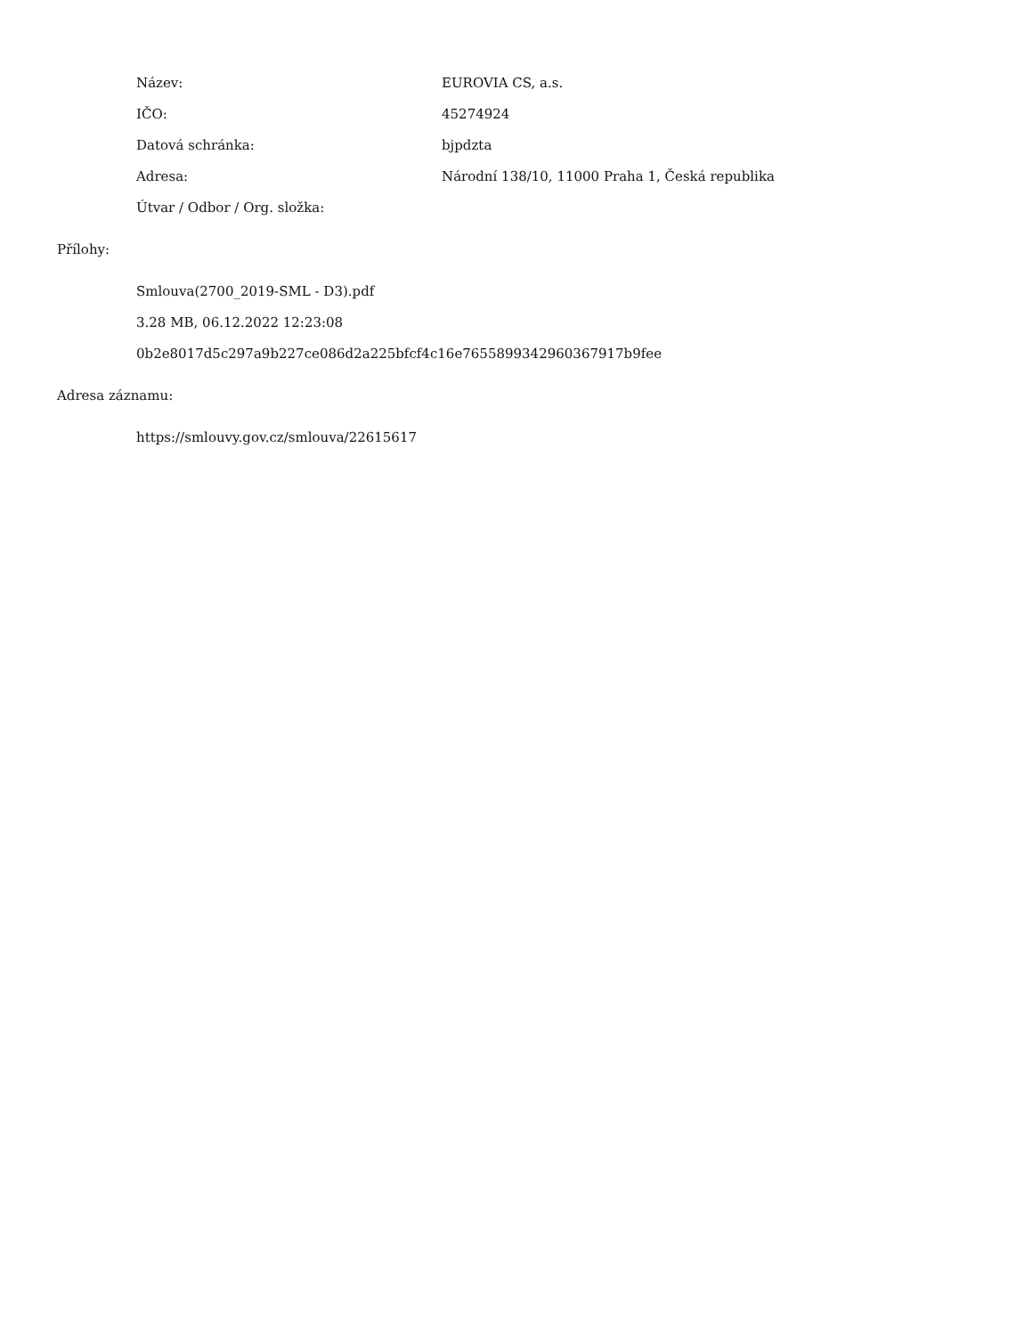Název: EUROVIA CS, a.s.
IČO: 45274924
Datová schránka: bjpdzta
Adresa:
Národní 138/10, 11000 Praha 1, Česká republika
Útvar / Odbor / Org. složka:
Přílohy:
Smlouva(2700_2019-SML - D3).pdf
3.28 MB, 06.12.2022 12:23:08
0b2e8017d5c297a9b227ce086d2a225bfcf4c16e7655899342960367917b9fee
Adresa záznamu:
https://smlouvy.gov.cz/smlouva/22615617